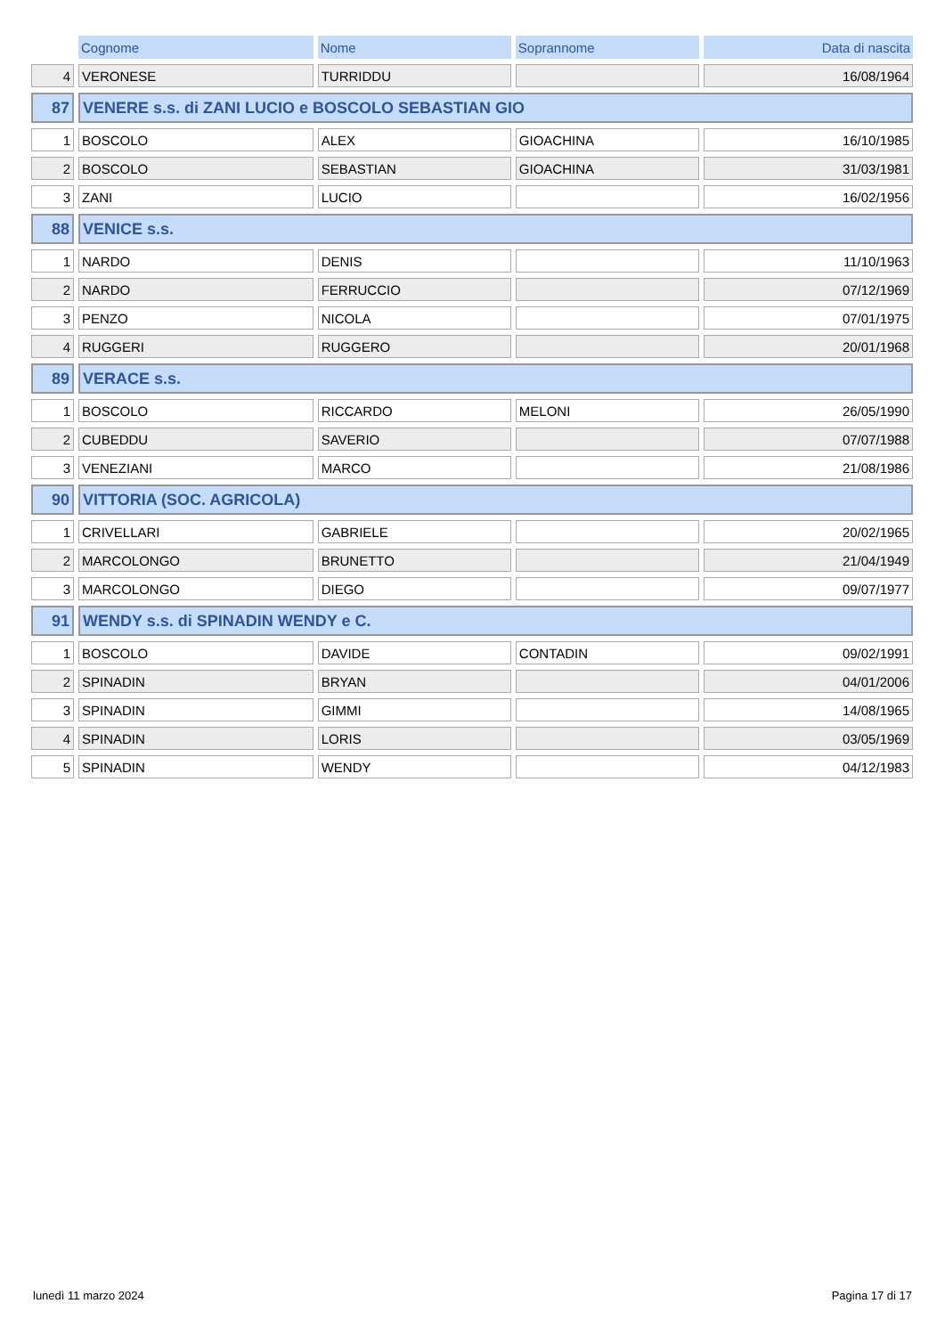| | Cognome | Nome | Soprannome | Data di nascita |
| --- | --- | --- | --- | --- |
| 4 | VERONESE | TURRIDDU | | 16/08/1964 |
| 87 | VENERE s.s. di ZANI LUCIO e BOSCOLO SEBASTIAN GIO | | | |
| 1 | BOSCOLO | ALEX | GIOACHINA | 16/10/1985 |
| 2 | BOSCOLO | SEBASTIAN | GIOACHINA | 31/03/1981 |
| 3 | ZANI | LUCIO | | 16/02/1956 |
| 88 | VENICE s.s. | | | |
| 1 | NARDO | DENIS | | 11/10/1963 |
| 2 | NARDO | FERRUCCIO | | 07/12/1969 |
| 3 | PENZO | NICOLA | | 07/01/1975 |
| 4 | RUGGERI | RUGGERO | | 20/01/1968 |
| 89 | VERACE s.s. | | | |
| 1 | BOSCOLO | RICCARDO | MELONI | 26/05/1990 |
| 2 | CUBEDDU | SAVERIO | | 07/07/1988 |
| 3 | VENEZIANI | MARCO | | 21/08/1986 |
| 90 | VITTORIA (SOC. AGRICOLA) | | | |
| 1 | CRIVELLARI | GABRIELE | | 20/02/1965 |
| 2 | MARCOLONGO | BRUNETTO | | 21/04/1949 |
| 3 | MARCOLONGO | DIEGO | | 09/07/1977 |
| 91 | WENDY s.s. di SPINADIN WENDY e C. | | | |
| 1 | BOSCOLO | DAVIDE | CONTADIN | 09/02/1991 |
| 2 | SPINADIN | BRYAN | | 04/01/2006 |
| 3 | SPINADIN | GIMMI | | 14/08/1965 |
| 4 | SPINADIN | LORIS | | 03/05/1969 |
| 5 | SPINADIN | WENDY | | 04/12/1983 |
lunedì 11 marzo 2024 Pagina 17 di 17